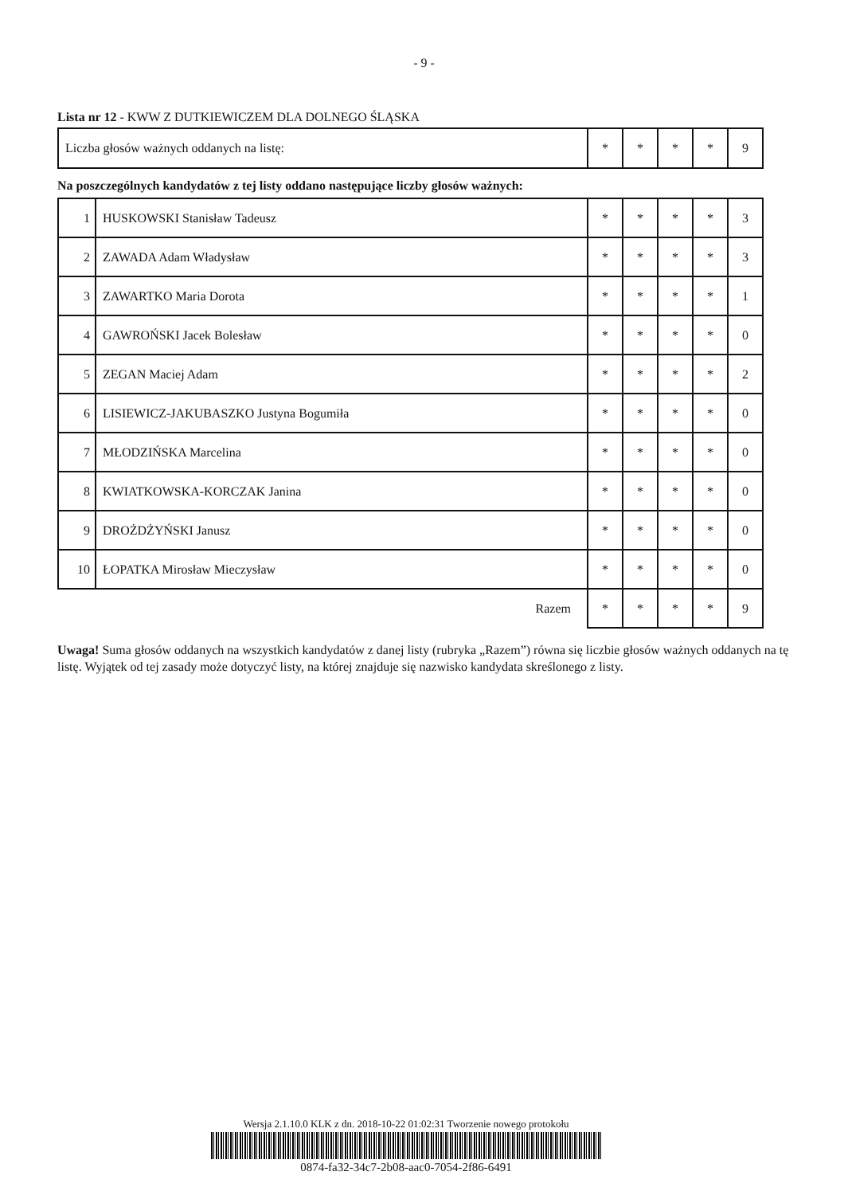- 9 -
Lista nr 12 - KWW Z DUTKIEWICZEM DLA DOLNEGO ŚLĄSKA
| Liczba głosów ważnych oddanych na listę: | * | * | * | * | 9 |
Na poszczególnych kandydatów z tej listy oddano następujące liczby głosów ważnych:
| 1 | HUSKOWSKI Stanisław Tadeusz | * | * | * | * | 3 |
| 2 | ZAWADA Adam Władysław | * | * | * | * | 3 |
| 3 | ZAWARTKO Maria Dorota | * | * | * | * | 1 |
| 4 | GAWROŃSKI Jacek Bolesław | * | * | * | * | 0 |
| 5 | ZEGAN Maciej Adam | * | * | * | * | 2 |
| 6 | LISIEWICZ-JAKUBASZKO Justyna Bogumiła | * | * | * | * | 0 |
| 7 | MŁODZIŃSKA Marcelina | * | * | * | * | 0 |
| 8 | KWIATKOWSKA-KORCZAK Janina | * | * | * | * | 0 |
| 9 | DROŻDŻYŃSKI Janusz | * | * | * | * | 0 |
| 10 | ŁOPATKA Mirosław Mieczysław | * | * | * | * | 0 |
| Razem | | * | * | * | * | 9 |
Uwaga! Suma głosów oddanych na wszystkich kandydatów z danej listy (rubryka „Razem”) równa się liczbie głosów ważnych oddanych na tę listę. Wyjątek od tej zasady może dotyczyć listy, na której znajduje się nazwisko kandydata skreślonego z listy.
Wersja 2.1.10.0 KLK z dn. 2018-10-22 01:02:31 Tworzenie nowego protokołu
0874-fa32-34c7-2b08-aac0-7054-2f86-6491